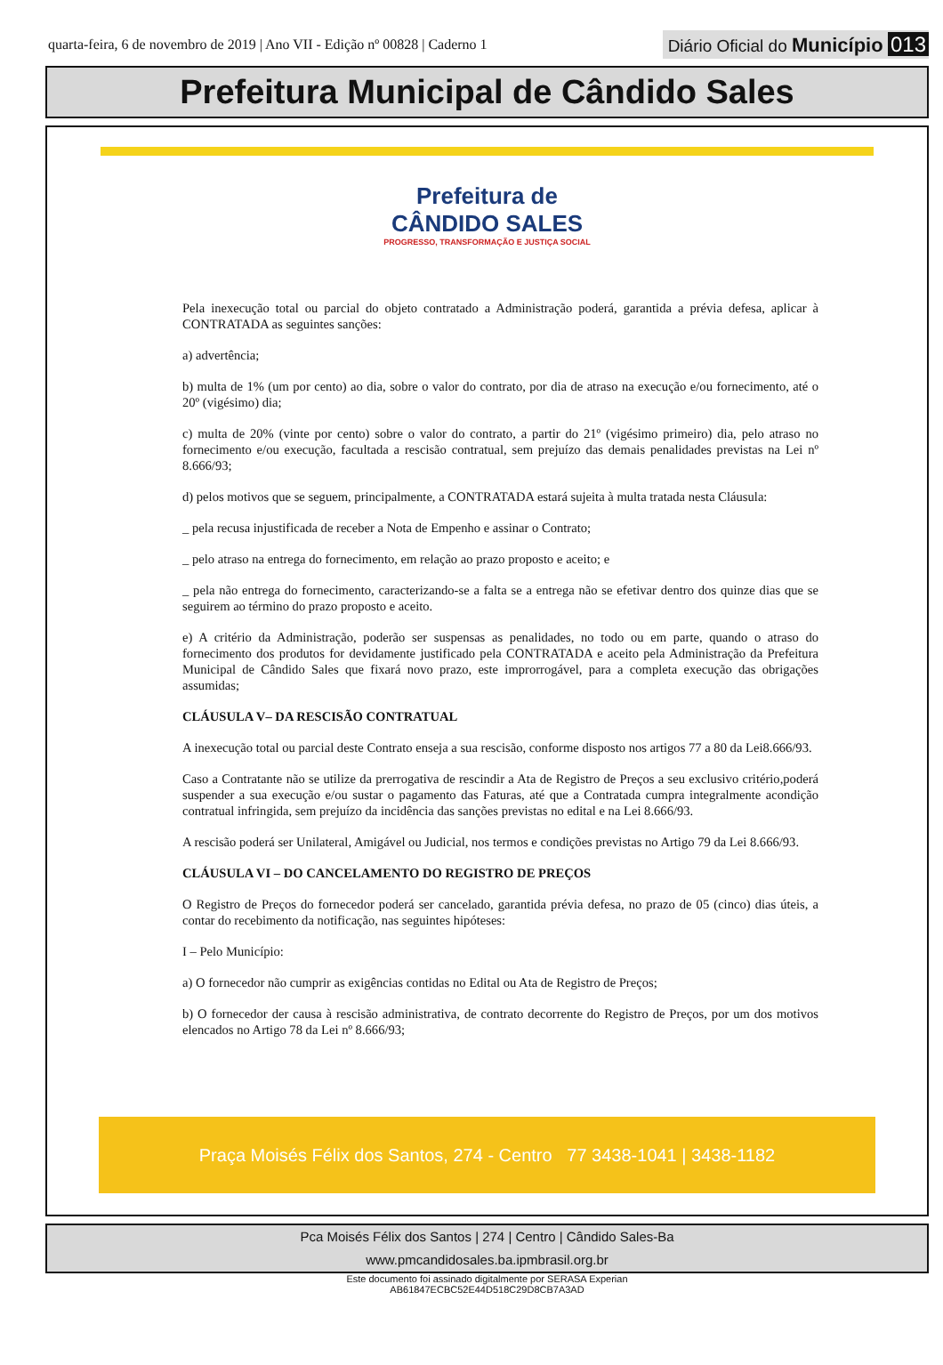quarta-feira, 6 de novembro de 2019 | Ano VII - Edição nº 00828 | Caderno 1 Diário Oficial do Município 013
Prefeitura Municipal de Cândido Sales
Prefeitura de
CÂNDIDO SALES PROGRESSO, TRANSFORMAÇÃO E JUSTIÇA SOCIAL
Pela inexecução total ou parcial do objeto contratado a Administração poderá, garantida a prévia defesa, aplicar à CONTRATADA as seguintes sanções:
a) advertência;
b) multa de 1% (um por cento) ao dia, sobre o valor do contrato, por dia de atraso na execução e/ou fornecimento, até o 20º (vigésimo) dia;
c) multa de 20% (vinte por cento) sobre o valor do contrato, a partir do 21º (vigésimo primeiro) dia, pelo atraso no fornecimento e/ou execução, facultada a rescisão contratual, sem prejuízo das demais penalidades previstas na Lei nº 8.666/93;
d) pelos motivos que se seguem, principalmente, a CONTRATADA estará sujeita à multa tratada nesta Cláusula:
_ pela recusa injustificada de receber a Nota de Empenho e assinar o Contrato;
_ pelo atraso na entrega do fornecimento, em relação ao prazo proposto e aceito; e
_ pela não entrega do fornecimento, caracterizando-se a falta se a entrega não se efetivar dentro dos quinze dias que se seguirem ao término do prazo proposto e aceito.
e) A critério da Administração, poderão ser suspensas as penalidades, no todo ou em parte, quando o atraso do fornecimento dos produtos for devidamente justificado pela CONTRATADA e aceito pela Administração da Prefeitura Municipal de Cândido Sales que fixará novo prazo, este improrrogável, para a completa execução das obrigações assumidas;
CLÁUSULA V– DA RESCISÃO CONTRATUAL
A inexecução total ou parcial deste Contrato enseja a sua rescisão, conforme disposto nos artigos 77 a 80 da Lei8.666/93.
Caso a Contratante não se utilize da prerrogativa de rescindir a Ata de Registro de Preços a seu exclusivo critério,poderá suspender a sua execução e/ou sustar o pagamento das Faturas, até que a Contratada cumpra integralmente acondição contratual infringida, sem prejuízo da incidência das sanções previstas no edital e na Lei 8.666/93.
A rescisão poderá ser Unilateral, Amigável ou Judicial, nos termos e condições previstas no Artigo 79 da Lei 8.666/93.
CLÁUSULA VI – DO CANCELAMENTO DO REGISTRO DE PREÇOS
O Registro de Preços do fornecedor poderá ser cancelado, garantida prévia defesa, no prazo de 05 (cinco) dias úteis, a contar do recebimento da notificação, nas seguintes hipóteses:
I – Pelo Município:
a) O fornecedor não cumprir as exigências contidas no Edital ou Ata de Registro de Preços;
b) O fornecedor der causa à rescisão administrativa, de contrato decorrente do Registro de Preços, por um dos motivos elencados no Artigo 78 da Lei nº 8.666/93;
Praça Moisés Félix dos Santos, 274 - Centro 77 3438-1041 | 3438-1182
Pca Moisés Félix dos Santos | 274 | Centro | Cândido Sales-Ba
www.pmcandidosales.ba.ipmbrasil.org.br
Este documento foi assinado digitalmente por SERASA Experian
AB61847ECBC52E44D518C29D8CB7A3AD